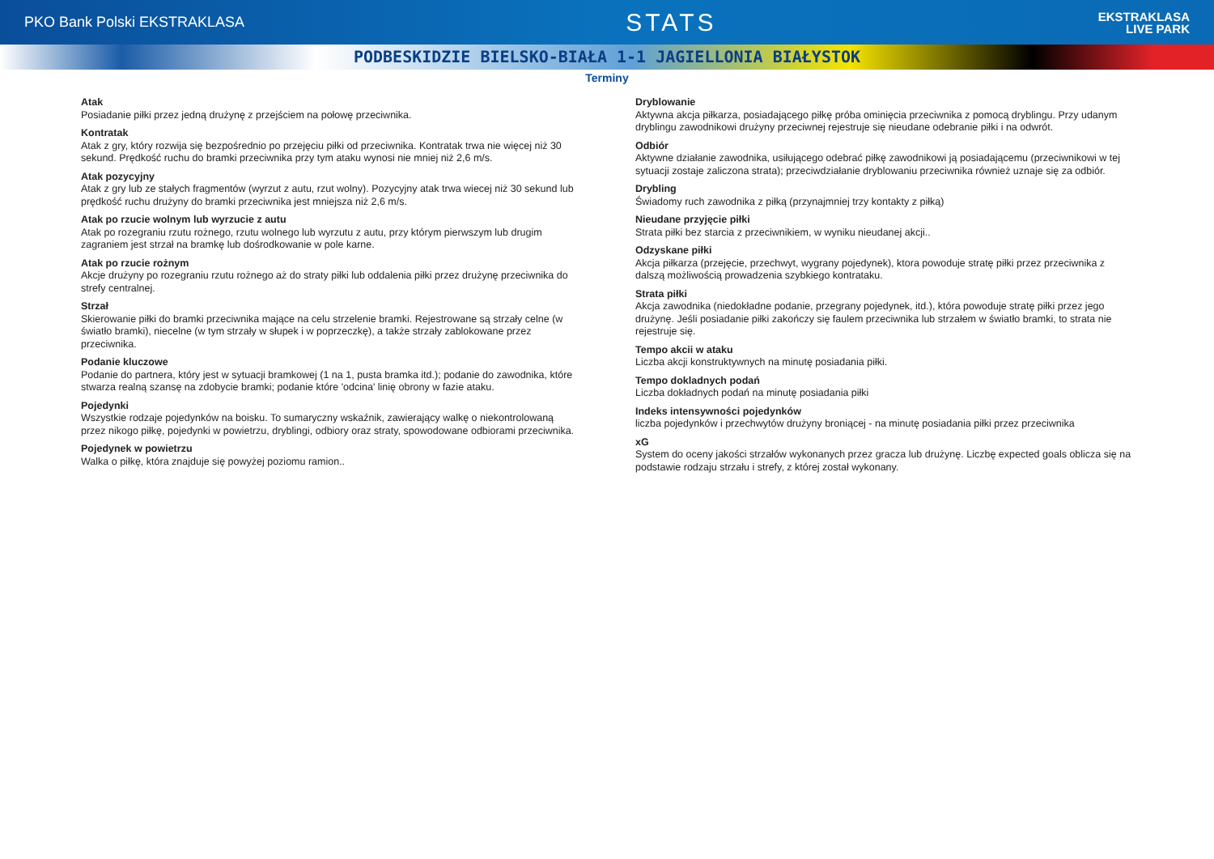PKO Bank Polski EKSTRAKLASA
STATS
EKSTRAKLASA
LIVE PARK
PODBESKIDZIE BIELSKO-BIAŁA 1-1 JAGIELLONIA BIAŁYSTOK
Terminy
Atak
Posiadanie piłki przez jedną drużynę z przejściem na połowę przeciwnika.
Kontratak
Atak z gry, który rozwija się bezpośrednio po przejęciu piłki od przeciwnika. Kontratak trwa nie więcej niż 30 sekund. Prędkość ruchu do bramki przeciwnika przy tym ataku wynosi nie mniej niż 2,6 m/s.
Atak pozycyjny
Atak z gry lub ze stałych fragmentów (wyrzut z autu, rzut wolny). Pozycyjny atak trwa wiecej niż 30 sekund lub prędkość ruchu drużyny do bramki przeciwnika jest mniejsza niż 2,6 m/s.
Atak po rzucie wolnym lub wyrzucie z autu
Atak po rozegraniu rzutu rożnego, rzutu wolnego lub wyrzutu z autu, przy którym pierwszym lub drugim zagraniem jest strzał na bramkę lub dośrodkowanie w pole karne.
Atak po rzucie rożnym
Akcje drużyny po rozegraniu rzutu rożnego aż do straty piłki lub oddalenia piłki przez drużynę przeciwnika do strefy centralnej.
Strzał
Skierowanie piłki do bramki przeciwnika mające na celu strzelenie bramki. Rejestrowane są strzały celne (w światło bramki), niecelne (w tym strzały w słupek i w poprzeczkę), a także strzały zablokowane przez przeciwnika.
Podanie kluczowe
Podanie do partnera, który jest w sytuacji bramkowej (1 na 1, pusta bramka itd.); podanie do zawodnika, które stwarza realną szansę na zdobycie bramki; podanie które 'odcina' linię obrony w fazie ataku.
Pojedynki
Wszystkie rodzaje pojedynków na boisku. To sumaryczny wskaźnik, zawierający walkę o niekontrolowaną przez nikogo piłkę, pojedynki w powietrzu, dryblingi, odbiory oraz straty, spowodowane odbiorami przeciwnika.
Pojedynek w powietrzu
Walka o piłkę, która znajduje się powyżej poziomu ramion..
Dryblowanie
Aktywna akcja piłkarza, posiadającego piłkę próba ominięcia przeciwnika z pomocą dryblingu. Przy udanym dryblingu zawodnikowi drużyny przeciwnej rejestruje się nieudane odebranie piłki i na odwrót.
Odbiór
Aktywne działanie zawodnika, usiłującego odebrać piłkę zawodnikowi ją posiadającemu (przeciwnikowi w tej sytuacji zostaje zaliczona strata); przeciwdziałanie dryblowaniu przeciwnika również uznaje się za odbiór.
Drybling
Świadomy ruch zawodnika z piłką (przynajmniej trzy kontakty z piłką)
Nieudane przyjęcie piłki
Strata piłki bez starcia z przeciwnikiem, w wyniku nieudanej akcji..
Odzyskane piłki
Akcja piłkarza (przejęcie, przechwyt, wygrany pojedynek), ktora powoduje stratę piłki przez przeciwnika z dalszą możliwością prowadzenia szybkiego kontrataku.
Strata piłki
Akcja zawodnika (niedokładne podanie, przegrany pojedynek, itd.), która powoduje stratę piłki przez jego drużynę. Jeśli posiadanie piłki zakończy się faulem przeciwnika lub strzałem w światło bramki, to strata nie rejestruje się.
Tempo akcii w ataku
Liczba akcji konstruktywnych na minutę posiadania piłki.
Tempo dokladnych podań
Liczba dokładnych podań na minutę posiadania piłki
Indeks intensywności pojedynków
liczba pojedynków i przechwytów drużyny broniącej - na minutę posiadania piłki przez przeciwnika
xG
System do oceny jakości strzałów wykonanych przez gracza lub drużynę. Liczbę expected goals oblicza się na podstawie rodzaju strzału i strefy, z której został wykonany.